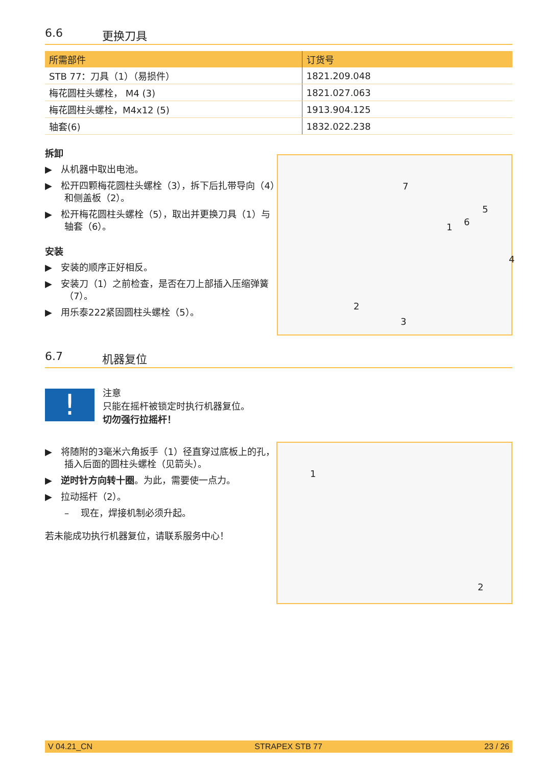6.6 更换刀具
| 所需部件 | 订货号 |
| --- | --- |
| STB 77：刀具（1）（易损件） | 1821.209.048 |
| 梅花圆柱头螺栓， M4 (3) | 1821.027.063 |
| 梅花圆柱头螺栓，M4x12 (5) | 1913.904.125 |
| 轴套(6) | 1832.022.238 |
拆卸
▶ 从机器中取出电池。
▶ 松开四颗梅花圆柱头螺栓（3），拆下后扎带导向（4）和侧盖板（2）。
▶ 松开梅花圆柱头螺栓（5），取出并更换刀具（1）与轴套（6）。
安装
▶ 安装的顺序正好相反。
▶ 安装刀（1）之前检查，是否在刀上部插入压缩弹簧（7）。
▶ 用乐泰222紧固圆柱头螺栓（5）。
7
5
1 6
4
2
3
6.7 机器复位
!
注意
只能在摇杆被锁定时执行机器复位。
切勿强行拉摇杆！
▶ 将随附的3毫米六角扳手（1）径直穿过底板上的孔，插入后面的圆柱头螺栓（见箭头）。
▶ 逆时针方向转十圈。为此，需要使一点力。
▶ 拉动摇杆（2）。
– 现在，焊接机制必须升起。
若未能成功执行机器复位，请联系服务中心！
1
2
V 04.21_CN STRAPEX STB 77 23 / 26